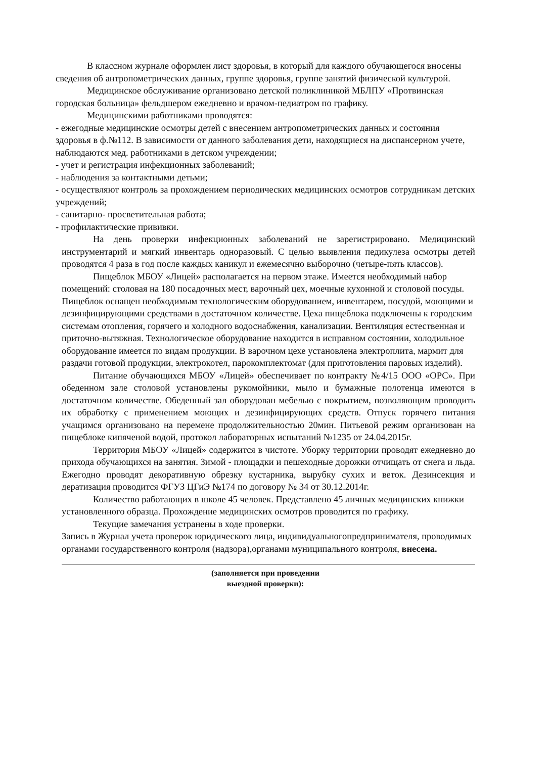В классном журнале оформлен лист здоровья, в который для каждого обучающегося вносены сведения об антропометрических данных, группе здоровья, группе занятий физической культурой.
Медицинское обслуживание организовано детской поликлиникой МБЛПУ «Протвинская городская больница» фельдшером ежедневно и врачом-педиатром по графику.
Медицинскими работниками проводятся:
- ежегодные медицинские осмотры детей с внесением антропометрических данных и состояния здоровья в ф.№112. В зависимости от данного заболевания дети, находящиеся на диспансерном учете, наблюдаются мед. работниками в детском учреждении;
- учет и регистрация инфекционных заболеваний;
- наблюдения за контактными детьми;
- осуществляют контроль за прохождением периодических медицинских осмотров сотрудникам детских учреждений;
- санитарно- просветительная работа;
- профилактические прививки.
На день проверки инфекционных заболеваний не зарегистрировано. Медицинский инструментарий и мягкий инвентарь одноразовый. С целью выявления педикулеза осмотры детей проводятся 4 раза в год после каждых каникул и ежемесячно выборочно (четыре-пять классов).
Пищеблок МБОУ «Лицей» располагается на первом этаже. Имеется необходимый набор помещений: столовая на 180 посадочных мест, варочный цех, моечные кухонной и столовой посуды. Пищеблок оснащен необходимым технологическим оборудованием, инвентарем, посудой, моющими и дезинфицирующими средствами в достаточном количестве. Цеха пищеблока подключены к городским системам отопления, горячего и холодного водоснабжения, канализации. Вентиляция естественная и приточно-вытяжная. Технологическое оборудование находится в исправном состоянии, холодильное оборудование имеется по видам продукции. В варочном цехе установлена электроплита, мармит для раздачи готовой продукции, электрокотел, парокомплектомат (для приготовления паровых изделий).
Питание обучающихся МБОУ «Лицей» обеспечивает по контракту №4/15 ООО «ОРС». При обеденном зале столовой установлены рукомойники, мыло и бумажные полотенца имеются в достаточном количестве. Обеденный зал оборудован мебелью с покрытием, позволяющим проводить их обработку с применением моющих и дезинфицирующих средств. Отпуск горячего питания учащимся организовано на перемене продолжительностью 20мин. Питьевой режим организован на пищеблоке кипяченой водой, протокол лабораторных испытаний №1235 от 24.04.2015г.
Территория МБОУ «Лицей» содержится в чистоте. Уборку территории проводят ежедневно до прихода обучающихся на занятия. Зимой - площадки и пешеходные дорожки отчищать от снега и льда. Ежегодно проводят декоративную обрезку кустарника, вырубку сухих и веток. Дезинсекция и дератизация проводится ФГУЗ ЦГиЭ №174 по договору № 34 от 30.12.2014г.
Количество работающих в школе 45 человек. Представлено 45 личных медицинских книжки установленного образца. Прохождение медицинских осмотров проводится по графику.
Текущие замечания устранены в ходе проверки.
Запись в Журнал учета проверок юридического лица, индивидуальногопредпринимателя, проводимых органами государственного контроля (надзора),органами муниципального контроля, внесена.
(заполняется при проведении
выездной проверки):